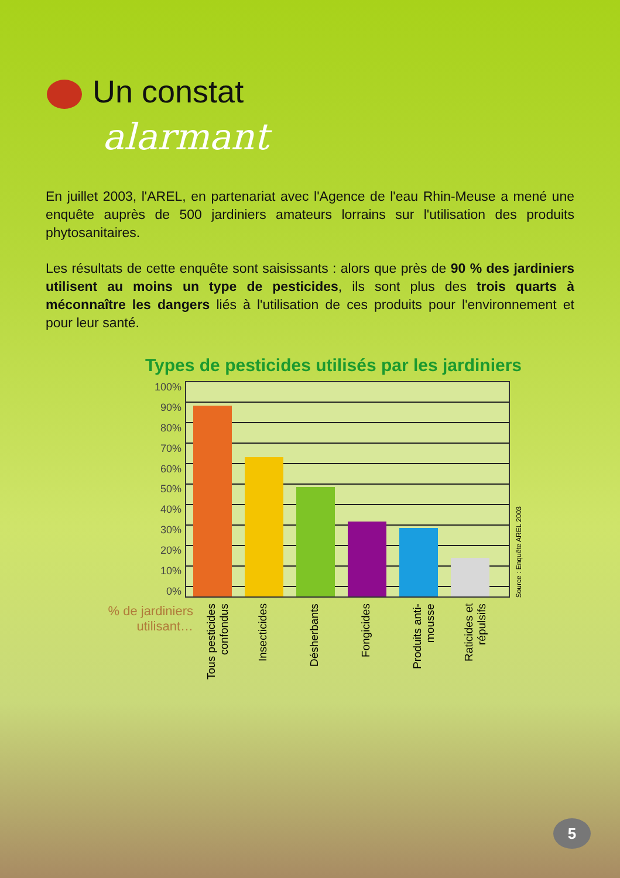Un constat
alarmant
En juillet 2003, l'AREL, en partenariat avec l'Agence de l'eau Rhin-Meuse a mené une enquête auprès de 500 jardiniers amateurs lorrains sur l'utilisation des produits phytosanitaires.
Les résultats de cette enquête sont saisissants : alors que près de 90 % des jardiniers utilisent au moins un type de pesticides, ils sont plus des trois quarts à méconnaître les dangers liés à l'utilisation de ces produits pour l'environnement et pour leur santé.
Types de pesticides utilisés par les jardiniers
100%
90%
80%
70%
60%
50%
40%
30%
20%
10%
0%
Source : Enquête AREL 2003
% de jardiniers utilisant…
Tous pesticides confondus
Insecticides
Désherbants
Fongicides
Produits anti-mousse
Raticides et répulsifs
5